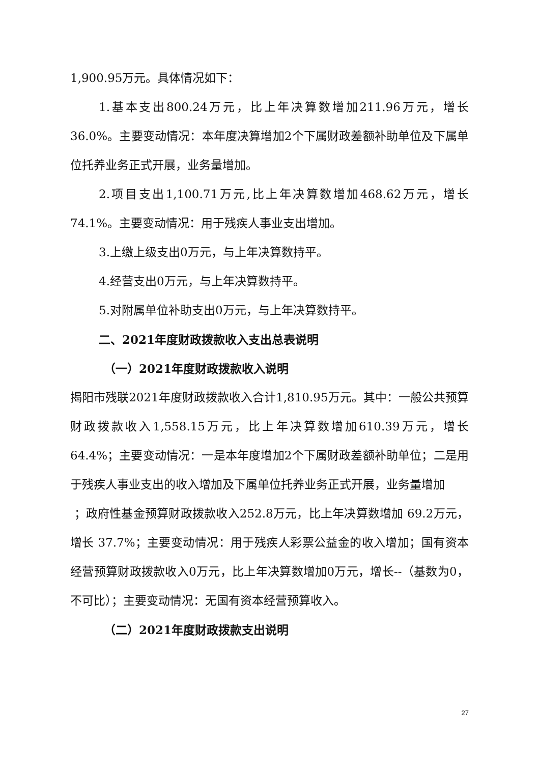1,900.95万元。具体情况如下：
1.基本支出800.24万元，比上年决算数增加211.96万元，增长36.0%。主要变动情况：本年度决算增加2个下属财政差额补助单位及下属单位托养业务正式开展，业务量增加。
2.项目支出1,100.71万元,比上年决算数增加468.62万元，增长74.1%。主要变动情况：用于残疾人事业支出增加。
3.上缴上级支出0万元，与上年决算数持平。
4.经营支出0万元，与上年决算数持平。
5.对附属单位补助支出0万元，与上年决算数持平。
二、2021年度财政拨款收入支出总表说明
（一）2021年度财政拨款收入说明
揭阳市残联2021年度财政拨款收入合计1,810.95万元。其中：一般公共预算财政拨款收入1,558.15万元，比上年决算数增加610.39万元，增长64.4%；主要变动情况：一是本年度增加2个下属财政差额补助单位；二是用于残疾人事业支出的收入增加及下属单位托养业务正式开展，业务量增加
；政府性基金预算财政拨款收入252.8万元，比上年决算数增加 69.2万元，增长 37.7%；主要变动情况：用于残疾人彩票公益金的收入增加；国有资本经营预算财政拨款收入0万元，比上年决算数增加0万元，增长--（基数为0，不可比）；主要变动情况：无国有资本经营预算收入。
（二）2021年度财政拨款支出说明
27